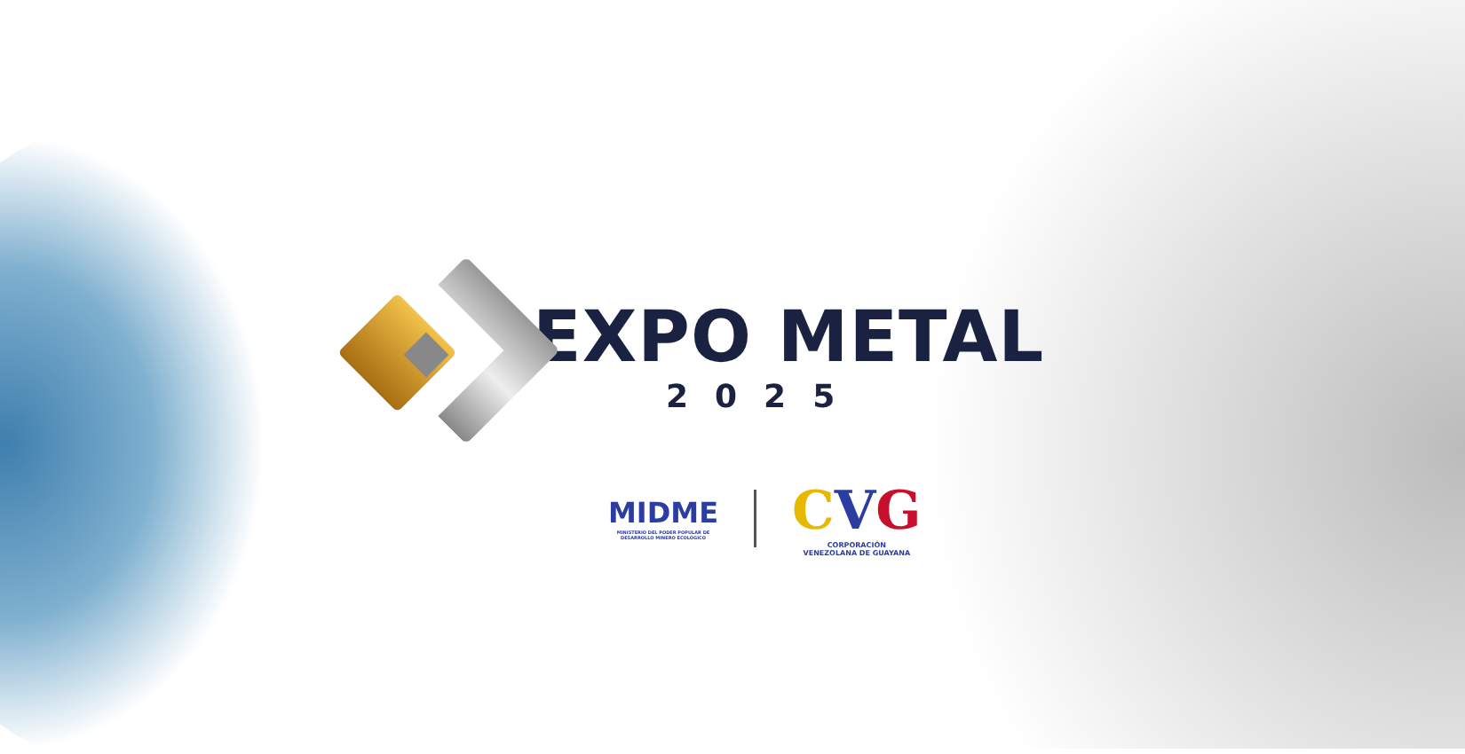EXPO METAL
2025
MIDME
MINISTERIO DEL PODER POPULAR DE
DESARROLLO MINERO ECOLÓGICO
CVG
CORPORACIÓN
VENEZOLANA DE GUAYANA